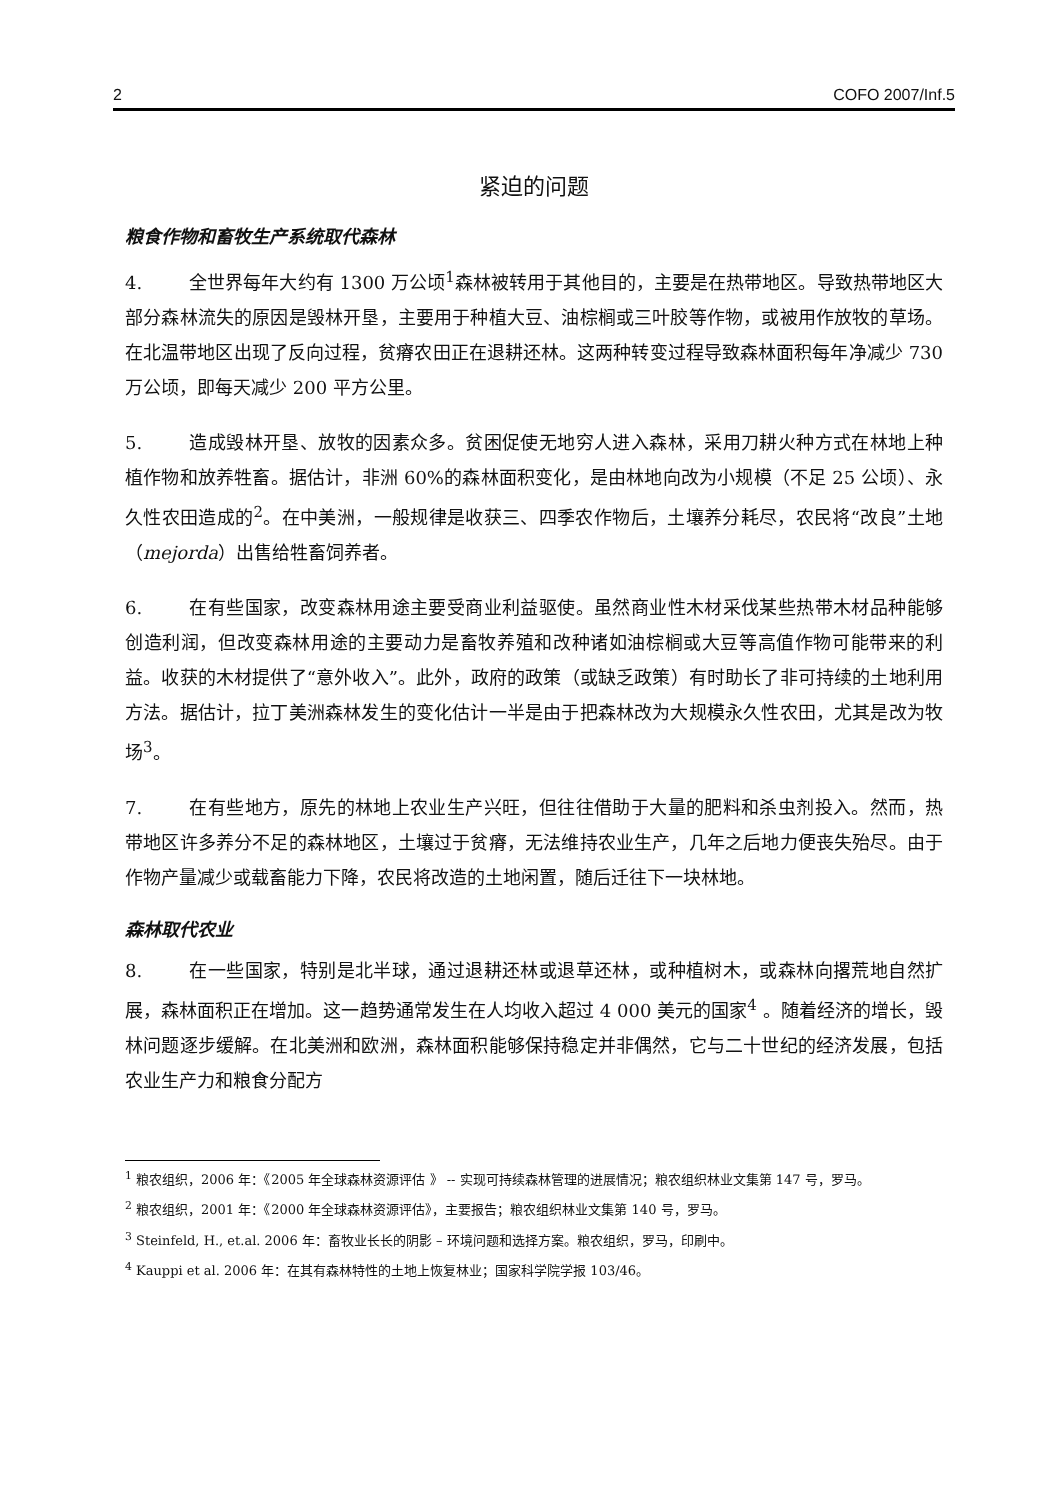2 COFO 2007/Inf.5
紧迫的问题
粮食作物和畜牧生产系统取代森林
4. 全世界每年大约有 1300 万公顷<sup>1</sup>森林被转用于其他目的，主要是在热带地区。导致热带地区大部分森林流失的原因是毁林开垦，主要用于种植大豆、油棕榈或三叶胶等作物，或被用作放牧的草场。在北温带地区出现了反向过程，贫瘠农田正在退耕还林。这两种转变过程导致森林面积每年净减少 730 万公顷，即每天减少 200 平方公里。
5. 造成毁林开垦、放牧的因素众多。贫困促使无地穷人进入森林，采用刀耕火种方式在林地上种植作物和放养牲畜。据估计，非洲 60%的森林面积变化，是由林地向改为小规模（不足 25 公顷）、永久性农田造成的<sup>2</sup>。在中美洲，一般规律是收获三、四季农作物后，土壤养分耗尽，农民将“改良”土地（mejorda）出售给牲畜饲养者。
6. 在有些国家，改变森林用途主要受商业利益驱使。虽然商业性木材采伐某些热带木材品种能够创造利润，但改变森林用途的主要动力是畜牧养殖和改种诸如油棕榈或大豆等高值作物可能带来的利益。收获的木材提供了“意外收入”。此外，政府的政策（或缺乏政策）有时助长了非可持续的土地利用方法。据估计，拉丁美洲森林发生的变化估计一半是由于把森林改为大规模永久性农田，尤其是改为牧场<sup>3</sup>。
7. 在有些地方，原先的林地上农业生产兴旺，但往往借助于大量的肥料和杀虫剂投入。然而，热带地区许多养分不足的森林地区，土壤过于贫瘠，无法维持农业生产，几年之后地力便丧失殆尽。由于作物产量减少或载畜能力下降，农民将改造的土地闲置，随后迁往下一块林地。
森林取代农业
8. 在一些国家，特别是北半球，通过退耕还林或退草还林，或种植树木，或森林向撂荒地自然扩展，森林面积正在增加。这一趋势通常发生在人均收入超过 4 000 美元的国家<sup>4</sup> 。随着经济的增长，毁林问题逐步缓解。在北美洲和欧洲，森林面积能够保持稳定并非偶然，它与二十世纪的经济发展，包括农业生产力和粮食分配方
<sup>1</sup> 粮农组织，2006 年：《2005 年全球森林资源评估 》 -- 实现可持续森林管理的进展情况；粮农组织林业文集第 147 号，罗马。
<sup>2</sup> 粮农组织，2001 年：《2000 年全球森林资源评估》，主要报告；粮农组织林业文集第 140 号，罗马。
<sup>3</sup> Steinfeld, H., et.al. 2006 年：畜牧业长长的阴影 – 环境问题和选择方案。粮农组织，罗马，印刷中。
<sup>4</sup> Kauppi et al. 2006 年：在其有森林特性的土地上恢复林业；国家科学院学报 103/46。